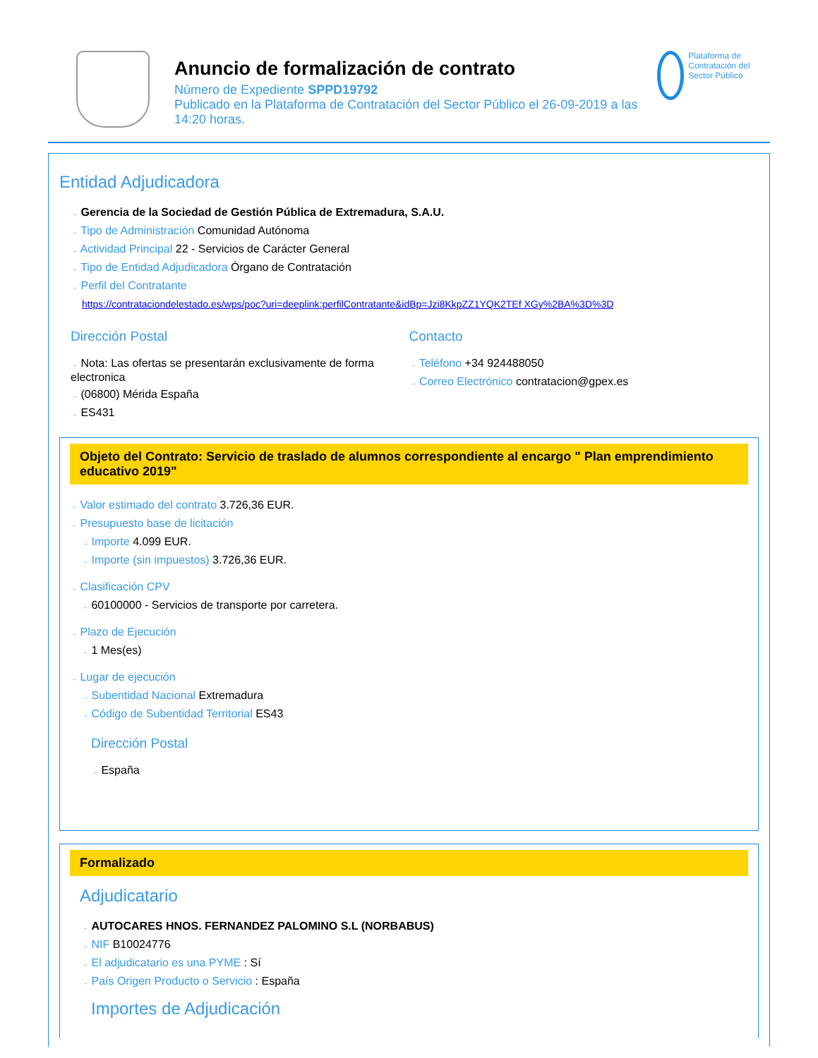Anuncio de formalización de contrato
Número de Expediente SPPD19792
Publicado en la Plataforma de Contratación del Sector Público el 26-09-2019 a las 14:20 horas.
Plataforma de Contratación del Sector Público
Entidad Adjudicadora
→ Gerencia de la Sociedad de Gestión Pública de Extremadura, S.A.U.
→ Tipo de Administración Comunidad Autónoma
→ Actividad Principal 22 - Servicios de Carácter General
→ Tipo de Entidad Adjudicadora Órgano de Contratación
→ Perfil del Contratante
https://contrataciondelestado.es/wps/poc?uri=deeplink:perfilContratante&idBp=Jzi8KkpZZ1YQK2TEf XGy%2BA%3D%3D
Dirección Postal
→ Nota: Las ofertas se presentarán exclusivamente de forma electronica
→ (06800) Mérida España
→ ES431
Contacto
→ Teléfono +34 924488050
→ Correo Electrónico contratacion@gpex.es
Objeto del Contrato: Servicio de traslado de alumnos correspondiente al encargo " Plan emprendimiento educativo 2019"
→ Valor estimado del contrato 3.726,36 EUR.
→ Presupuesto base de licitación
→ Importe 4.099 EUR.
→ Importe (sin impuestos) 3.726,36 EUR.
→ Clasificación CPV
→ 60100000 - Servicios de transporte por carretera.
→ Plazo de Ejecución
→ 1 Mes(es)
→ Lugar de ejecución
→ Subentidad Nacional Extremadura
→ Código de Subentidad Territorial ES43
Dirección Postal
→ España
Formalizado
Adjudicatario
→ AUTOCARES HNOS. FERNANDEZ PALOMINO S.L (NORBABUS)
→ NIF B10024776
→ El adjudicatario es una PYME : Sí
→ País Origen Producto o Servicio : España
Importes de Adjudicación